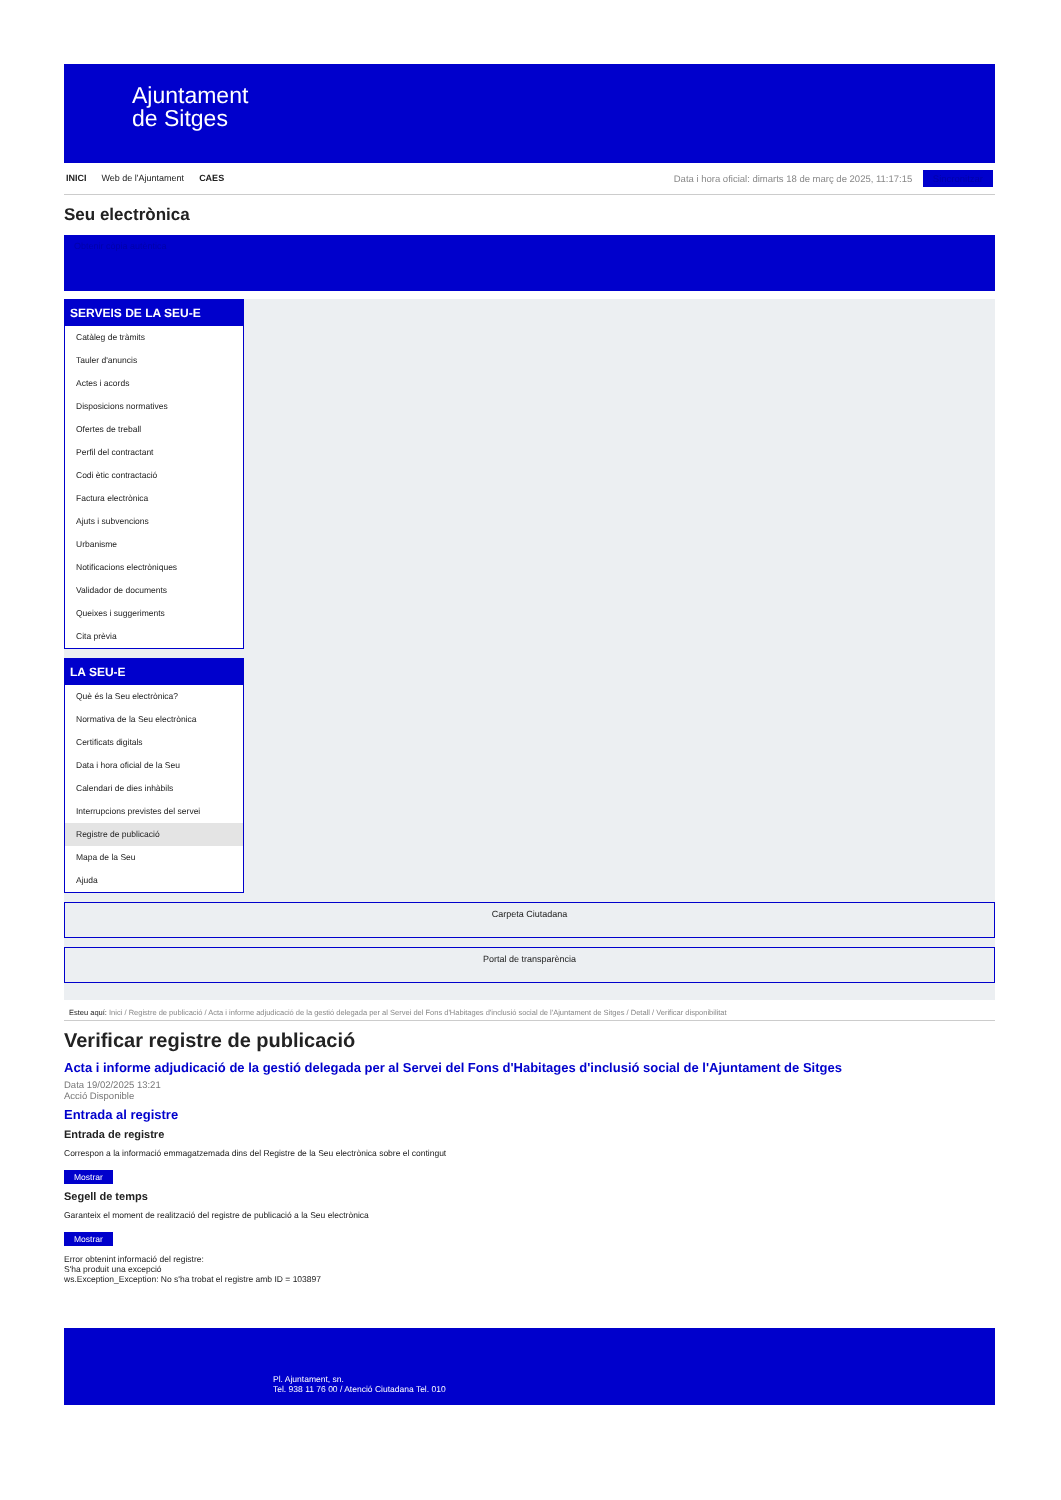Ajuntament
de Sitges
INICI Web de l'Ajuntament CAES Data i hora oficial: dimarts 18 de març de 2025, 11:17:15 Sincronitzar
Seu electrònica
Obtenir còpia autèntica
SERVEIS DE LA SEU-E
Catàleg de tràmits
Tauler d'anuncis
Actes i acords
Disposicions normatives
Ofertes de treball
Perfil del contractant
Codi ètic contractació
Factura electrònica
Ajuts i subvencions
Urbanisme
Notificacions electròniques
Validador de documents
Queixes i suggeriments
Cita prèvia
LA SEU-E
Què és la Seu electrònica?
Normativa de la Seu electrònica
Certificats digitals
Data i hora oficial de la Seu
Calendari de dies inhàbils
Interrupcions previstes del servei
Registre de publicació
Mapa de la Seu
Ajuda
Carpeta Ciutadana
Portal de transparència
Esteu aquí: Inici / Registre de publicació / Acta i informe adjudicació de la gestió delegada per al Servei del Fons d'Habitages d'inclusió social de l'Ajuntament de Sitges / Detall / Verificar disponibilitat
Verificar registre de publicació
Acta i informe adjudicació de la gestió delegada per al Servei del Fons d'Habitages d'inclusió social de l'Ajuntament de Sitges
Data 19/02/2025 13:21
Acció Disponible
Entrada al registre
Entrada de registre
Correspon a la informació emmagatzemada dins del Registre de la Seu electrònica sobre el contingut
Mostrar
Segell de temps
Garanteix el moment de realització del registre de publicació a la Seu electrònica
Mostrar
Error obtenint informació del registre:
S'ha produit una excepció
ws.Exception_Exception: No s'ha trobat el registre amb ID = 103897
Pl. Ajuntament, sn.
Tel. 938 11 76 00 / Atenció Ciutadana Tel. 010